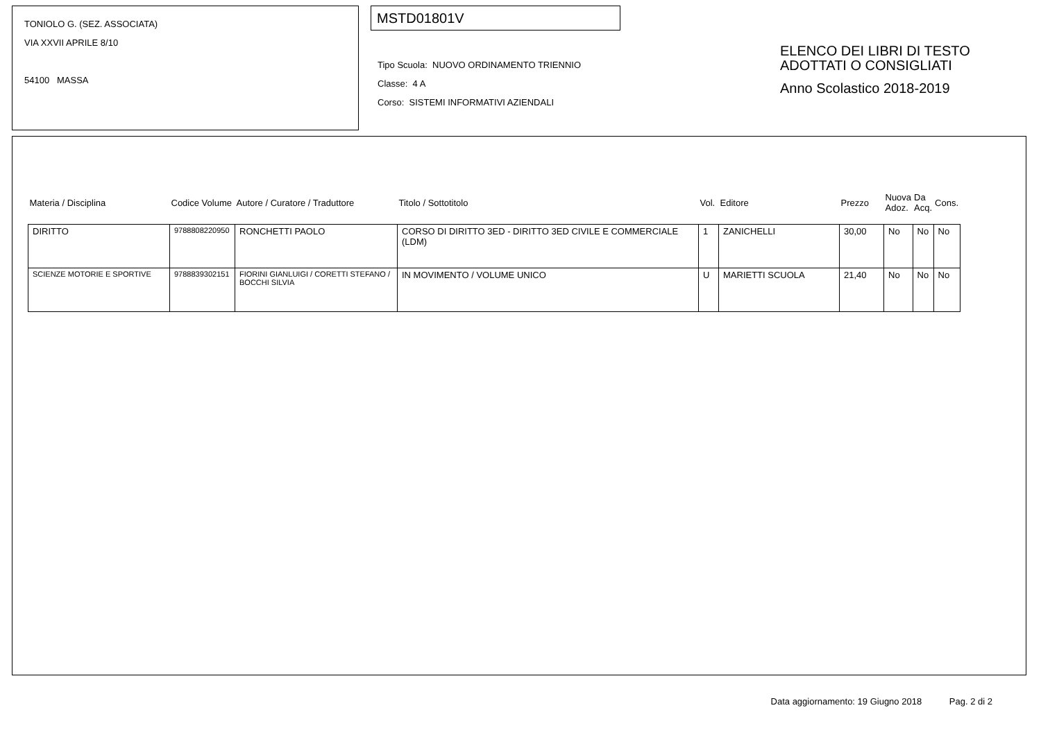TONIOLO G. (SEZ. ASSOCIATA)
VIA XXVII APRILE 8/10
54100 MASSA
MSTD01801V
Tipo Scuola: NUOVO ORDINAMENTO TRIENNIO
Classe: 4 A
Corso: SISTEMI INFORMATIVI AZIENDALI
ELENCO DEI LIBRI DI TESTO
ADOTTATI O CONSIGLIATI
Anno Scolastico 2018-2019
| Materia / Disciplina | Codice Volume | Autore / Curatore / Traduttore | Titolo / Sottotitolo | Vol. | Editore | Prezzo | Nuova Adoz. | Da Acq. | Cons. |
| --- | --- | --- | --- | --- | --- | --- | --- | --- | --- |
| DIRITTO | 9788808220950 | RONCHETTI PAOLO | CORSO DI DIRITTO 3ED - DIRITTO 3ED CIVILE E COMMERCIALE (LDM) | 1 | ZANICHELLI | 30,00 | No | No | No |
| SCIENZE MOTORIE E SPORTIVE | 9788839302151 | FIORINI GIANLUIGI / CORETTI STEFANO / BOCCHI SILVIA | IN MOVIMENTO / VOLUME UNICO | U | MARIETTI SCUOLA | 21,40 | No | No | No |
Data aggiornamento: 19 Giugno 2018 Pag. 2 di 2